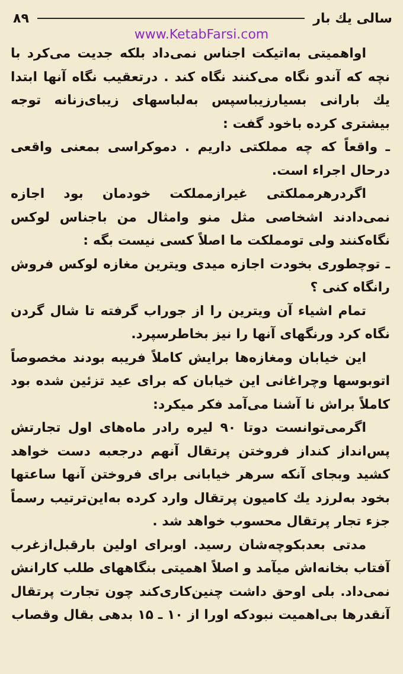سالی یك بار ۸۹
www.KetabFarsi.com
اواهمیتی به‌اتیکت اجناس نمی‌داد بلکه جدیت می‌کرد با نچه که آندو نگاه می‌کنند نگاه کند . درتعقیب نگاه آنها ابتدا یك بارانی بسیارزیباسپس به‌لباسهای زیبای‌زنانه توجه بیشتری کرده باخود گفت :
ـ واقعاً که چه مملکتی داریم . دموکراسی بمعنی واقعی درحال اجراء است.
اگردرهرمملکتی غیرازمملکت خودمان بود اجازه نمی‌دادند اشخاصی مثل منو وامثال من باجناس لوکس نگاه‌کنند ولی تومملکت ما اصلاً کسی نیست بگه :
ـ توچطوری بخودت اجازه میدی ویترین مغازه لوکس فروش رانگاه کنی ؟
تمام اشیاء آن ویترین را از جوراب گرفته تا شال گردن نگاه کرد ورنگهای آنها را نیز بخاطرسپرد.
این خیابان ومغازه‌ها برایش کاملاً فریبه بودند مخصوصاً اتوبوسها وچراغانی این خیابان که برای عید تزئین شده بود کاملاً براش نا آشنا می‌آمد فکر میکرد:
اگرمی‌توانست دوتا ۹۰ لیره رادر ماه‌های اول تجارتش پس‌انداز کنداز فروختن پرتقال آنهم درجعبه دست خواهد کشید وبجای آنکه سرهر خیابانی برای فروختن آنها ساعتها بخود به‌لرزد یك کامیون پرتقال وارد کرده به‌این‌ترتیب رسماً جزء تجار پرتقال محسوب خواهد شد .
مدتی بعدبکوچه‌شان رسید. اوبرای اولین بارقبل‌ازغرب آفتاب بخانه‌اش میآمد و اصلاً اهمیتی بنگاههای طلب کارانش نمی‌داد. بلی اوحق داشت چنین‌کاری‌کند چون تجارت پرتقال آنقدرها بی‌اهمیت نبودکه اورا از ۱۰ ـ ۱۵ بدهی بقال وقصاب